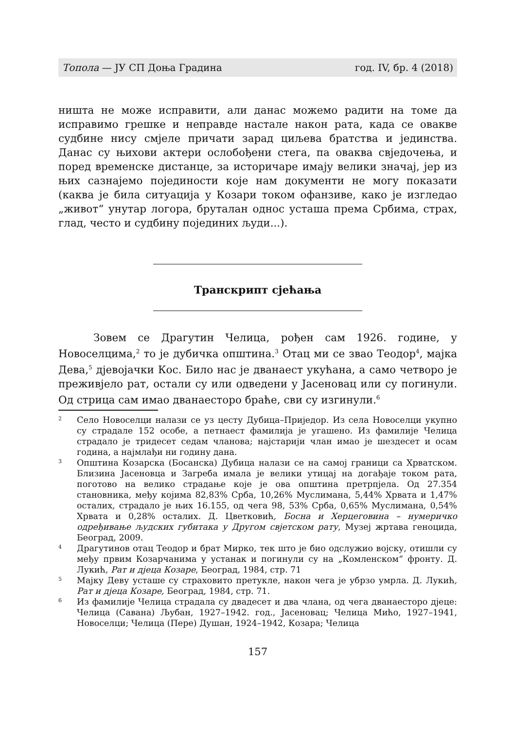Топола — ЈУ СП Доња Градина год. IV, бр. 4 (2018)
ништа не може исправити, али данас можемо радити на томе да исправимо грешке и неправде настале након рата, када се овакве судбине нису смјеле причати зарад циљева братства и јединства. Данас су њихови актери ослобођени стега, па оваква свједочења, и поред временске дистанце, за историчаре имају велики значај, јер из њих сазнајемо појединости које нам документи не могу показати (каква је била ситуација у Козари током офанзиве, како је изгледао „живот“ унутар логора, бруталан однос усташа према Србима, страх, глад, често и судбину појединих људи...).
Транскрипт сјећања
Зовем се Драгутин Челица, рођен сам 1926. године, у Новоселцима,<sup>2</sup> то је дубичка општина.<sup>3</sup> Отац ми се звао Теодор<sup>4</sup>, мајка Дева,<sup>5</sup> дјевојачки Кос. Било нас је дванаест укућана, а само четворо је преживјело рат, остали су или одведени у Јасеновац или су погинули. Од стрица сам имао дванаесторо браће, сви су изгинули.<sup>6</sup>
2 Село Новоселци налази се уз цесту Дубица–Приједор. Из села Новоселци укупно су страдале 152 особе, а петнаест фамилија је угашено. Из фамилије Челица страдало је тридесет седам чланова; најстарији члан имао је шездесет и осам година, а најмлађи ни годину дана.
3 Општина Козарска (Босанска) Дубица налази се на самој граници са Хрватском. Близина Јасеновца и Загреба имала је велики утицај на догађаје током рата, поготово на велико страдање које је ова општина претрпјела. Од 27.354 становника, међу којима 82,83% Срба, 10,26% Муслимана, 5,44% Хрвата и 1,47% осталих, страдало је њих 16.155, од чега 98, 53% Срба, 0,65% Муслимана, 0,54% Хрвата и 0,28% осталих. Д. Цветковић, Босна и Херцеговина – нумеричко одређивање људских губитака у Другом свјетском рату, Музеј жртава геноцида, Београд, 2009.
4 Драгутинов отац Теодор и брат Мирко, тек што је био одслужио војску, отишли су међу првим Козарчанима у устанак и погинули су на „Комленском“ фронту. Д. Лукић, Рат и дјеца Козаре, Београд, 1984, стр. 71
5 Мајку Деву усташе су страховито претукле, након чега је убрзо умрла. Д. Лукић, Рат и дјеца Козаре, Београд, 1984, стр. 71.
6 Из фамилије Челица страдала су двадесет и два члана, од чега дванаесторо дјеце: Челица (Савана) Љубан, 1927–1942. год., Јасеновац; Челица Мићо, 1927–1941, Новоселци; Челица (Пере) Душан, 1924–1942, Козара; Челица
157